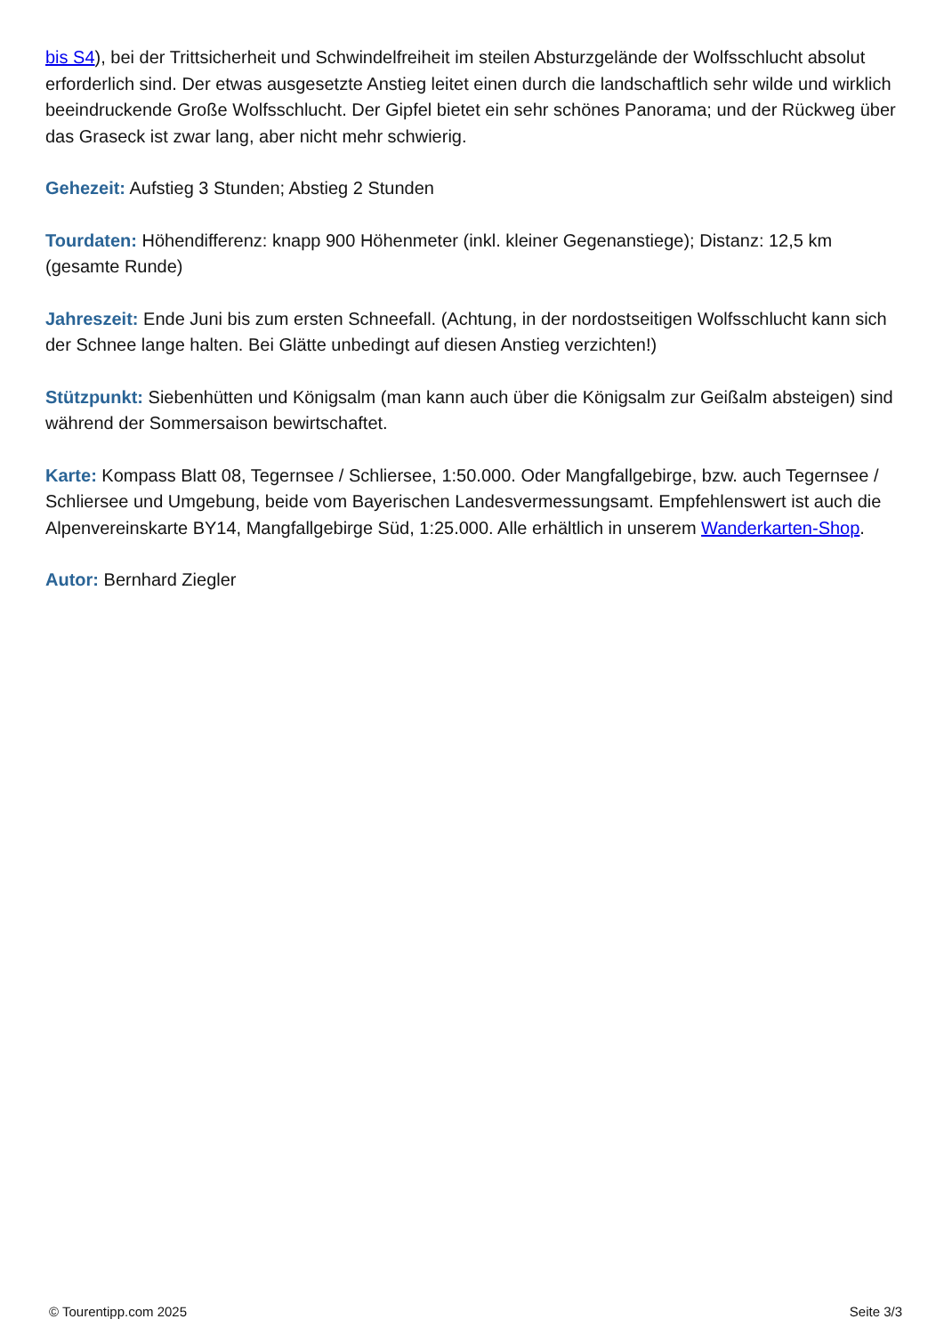bis S4), bei der Trittsicherheit und Schwindelfreiheit im steilen Absturzgelände der Wolfsschlucht absolut erforderlich sind. Der etwas ausgesetzte Anstieg leitet einen durch die landschaftlich sehr wilde und wirklich beeindruckende Große Wolfsschlucht. Der Gipfel bietet ein sehr schönes Panorama; und der Rückweg über das Graseck ist zwar lang, aber nicht mehr schwierig.
Gehezeit: Aufstieg 3 Stunden; Abstieg 2 Stunden
Tourdaten: Höhendifferenz: knapp 900 Höhenmeter (inkl. kleiner Gegenanstiege); Distanz: 12,5 km (gesamte Runde)
Jahreszeit: Ende Juni bis zum ersten Schneefall. (Achtung, in der nordostseitigen Wolfsschlucht kann sich der Schnee lange halten. Bei Glätte unbedingt auf diesen Anstieg verzichten!)
Stützpunkt: Siebenhütten und Königsalm (man kann auch über die Königsalm zur Geißalm absteigen) sind während der Sommersaison bewirtschaftet.
Karte: Kompass Blatt 08, Tegernsee / Schliersee, 1:50.000. Oder Mangfallgebirge, bzw. auch Tegernsee / Schliersee und Umgebung, beide vom Bayerischen Landesvermessungsamt. Empfehlenswert ist auch die Alpenvereinskarte BY14, Mangfallgebirge Süd, 1:25.000. Alle erhältlich in unserem Wanderkarten-Shop.
Autor: Bernhard Ziegler
© Tourentipp.com 2025 Seite 3/3